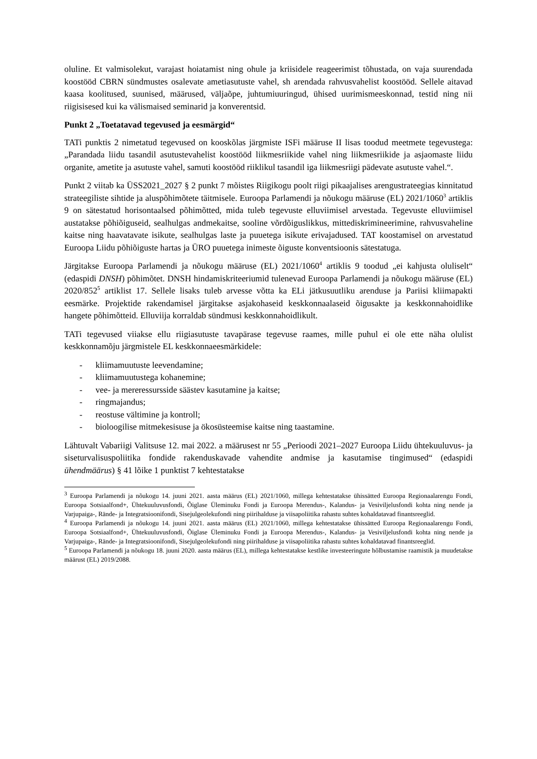oluline. Et valmisolekut, varajast hoiatamist ning ohule ja kriisidele reageerimist tõhustada, on vaja suurendada koostööd CBRN sündmustes osalevate ametiasutuste vahel, sh arendada rahvusvahelist koostööd. Sellele aitavad kaasa koolitused, suunised, määrused, väljaõpe, juhtumiuuringud, ühised uurimismeeskonnad, testid ning nii riigisisesed kui ka välismaised seminarid ja konverentsid.
Punkt 2 „Toetatavad tegevused ja eesmärgid“
TATi punktis 2 nimetatud tegevused on kooskõlas järgmiste ISFi määruse II lisas toodud meetmete tegevustega: „Parandada liidu tasandil asutustevahelist koostööd liikmesriikide vahel ning liikmesriikide ja asjaomaste liidu organite, ametite ja asutuste vahel, samuti koostööd riiklikul tasandil iga liikmesriigi pädevate asutuste vahel.“.
Punkt 2 viitab ka ÜSS2021_2027 § 2 punkt 7 mõistes Riigikogu poolt riigi pikaajalises arengustrateegias kinnitatud strateegiliste sihtide ja aluspõhimõtete täitmisele. Euroopa Parlamendi ja nõukogu määruse (EL) 2021/1060<sup>3</sup> artiklis 9 on sätestatud horisontaalsed põhimõtted, mida tuleb tegevuste elluviimisel arvestada. Tegevuste elluviimisel austatakse põhiõiguseid, sealhulgas andmekaitse, sooline võrdõiguslikkus, mittediskrimineerimine, rahvusvaheline kaitse ning haavatavate isikute, sealhulgas laste ja puuetega isikute erivajadused. TAT koostamisel on arvestatud Euroopa Liidu põhiõiguste hartas ja ÜRO puuetega inimeste õiguste konventsioonis sätestatuga.
Järgitakse Euroopa Parlamendi ja nõukogu määruse (EL) 2021/1060<sup>4</sup> artiklis 9 toodud „ei kahjusta oluliselt“ (edaspidi DNSH) põhimõtet. DNSH hindamiskriteeriumid tulenevad Euroopa Parlamendi ja nõukogu määruse (EL) 2020/852<sup>5</sup> artiklist 17. Sellele lisaks tuleb arvesse võtta ka ELi jätkusuutliku arenduse ja Pariisi kliimapakti eesmärke. Projektide rakendamisel järgitakse asjakohaseid keskkonnaalaseid õigusakte ja keskkonnahoidlike hangete põhimõtteid. Elluviija korraldab sündmusi keskkonnahoidlikult.
TATi tegevused viiakse ellu riigiasutuste tavapärase tegevuse raames, mille puhul ei ole ette näha olulist keskkonnamõju järgmistele EL keskkonnaeesmärkidele:
- kliimamuutuste leevendamine;
- kliimamuutustega kohanemine;
- vee- ja mereressursside säästev kasutamine ja kaitse;
- ringmajandus;
- reostuse vältimine ja kontroll;
- bioloogilise mitmekesisuse ja ökosüsteemise kaitse ning taastamine.
Lähtuvalt Vabariigi Valitsuse 12. mai 2022. a määrusest nr 55 „Perioodi 2021–2027 Euroopa Liidu ühtekuuluvus- ja siseturvalisuspoliitika fondide rakenduskavade vahendite andmise ja kasutamise tingimused“ (edaspidi ühendmäärus) § 41 lõike 1 punktist 7 kehtestatakse
<sup>3</sup> Euroopa Parlamendi ja nõukogu 14. juuni 2021. aasta määrus (EL) 2021/1060, millega kehtestatakse ühissätted Euroopa Regionaalarengu Fondi, Euroopa Sotsiaalfond+, Ühtekuuluvusfondi, Õiglase Üleminuku Fondi ja Euroopa Merendus-, Kalandus- ja Vesiviljelusfondi kohta ning nende ja Varjupaiga-, Rände- ja Integratsioonifondi, Sisejulgeolekufondi ning piirihalduse ja viisapoliitika rahastu suhtes kohaldatavad finantsreeglid.
<sup>4</sup> Euroopa Parlamendi ja nõukogu 14. juuni 2021. aasta määrus (EL) 2021/1060, millega kehtestatakse ühissätted Euroopa Regionaalarengu Fondi, Euroopa Sotsiaalfond+, Ühtekuuluvusfondi, Õiglase Üleminuku Fondi ja Euroopa Merendus-, Kalandus- ja Vesiviljelusfondi kohta ning nende ja Varjupaiga-, Rände- ja Integratsioonifondi, Sisejulgeolekufondi ning piirihalduse ja viisapoliitika rahastu suhtes kohaldatavad finantsreeglid.
<sup>5</sup> Euroopa Parlamendi ja nõukogu 18. juuni 2020. aasta määrus (EL), millega kehtestatakse kestlike investeeringute hõlbustamise raamistik ja muudetakse määrust (EL) 2019/2088.